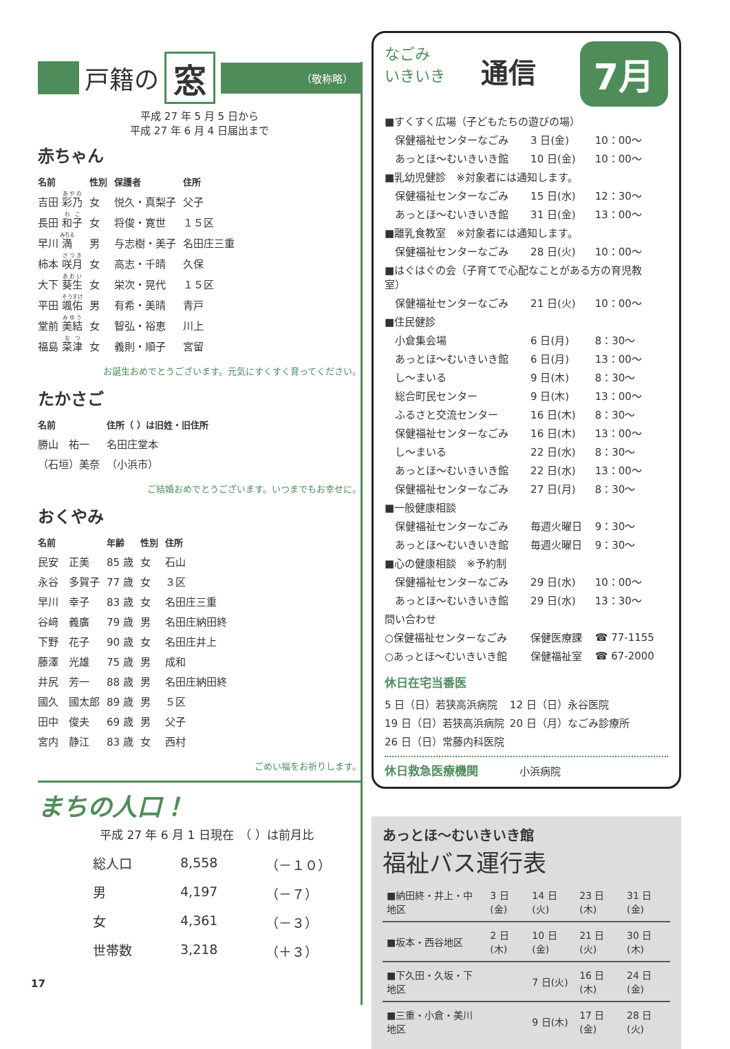戸籍の 窓 （敬称略）
平成 27 年 5 月 5 日から
平成 27 年 6 月 4 日届出まで
赤ちゃん
| 名前 | 性別 | 保護者 | 住所 |
| --- | --- | --- | --- |
| 吉田 彩乃 | 女 | 悦久・真梨子 | 父子 |
| 長田 和子 | 女 | 将俊・寛世 | １５区 |
| 早川 満 | 男 | 与志樹・美子 | 名田庄三重 |
| 柿本 咲月 | 女 | 高志・千晴 | 久保 |
| 大下 葵生 | 女 | 栄次・晃代 | １５区 |
| 平田 颯佑 | 男 | 有希・美晴 | 青戸 |
| 堂前 美結 | 女 | 智弘・裕恵 | 川上 |
| 福島 菜津 | 女 | 義則・順子 | 宮留 |
お誕生おめでとうございます。元気にすくすく育ってください。
たかさご
| 名前 | 住所（ ）は旧姓・旧住所 |
| --- | --- |
| 勝山 祐一 | 名田庄堂本 |
| （石垣）美奈 | （小浜市） |
ご結婚おめでとうございます。いつまでもお幸せに。
おくやみ
| 名前 | 年齢 | 性別 | 住所 |
| --- | --- | --- | --- |
| 民安 正美 | 85 歳 | 女 | 石山 |
| 永谷 多賀子 | 77 歳 | 女 | ３区 |
| 早川 幸子 | 83 歳 | 女 | 名田庄三重 |
| 谷﨑 義廣 | 79 歳 | 男 | 名田庄納田終 |
| 下野 花子 | 90 歳 | 女 | 名田庄井上 |
| 藤澤 光雄 | 75 歳 | 男 | 成和 |
| 井尻 芳一 | 88 歳 | 男 | 名田庄納田終 |
| 國久 國太郎 | 89 歳 | 男 | ５区 |
| 田中 俊夫 | 69 歳 | 男 | 父子 |
| 宮内 静江 | 83 歳 | 女 | 西村 |
ごめい福をお祈りします。
まちの人口！
平成 27 年 6 月 1 日現在　（ ）は前月比
| 総人口 | 8,558 | （－１０） |
| 男 | 4,197 | （－７） |
| 女 | 4,361 | （－３） |
| 世帯数 | 3,218 | （＋３） |
17
7月
なごみ
いきいき
通信
| ■すくすく広場（子どもたちの遊びの場） | | |
| 保健福祉センターなごみ | 3 日(金) | 10：00～ |
| あっとほ～むいきいき館 | 10 日(金) | 10：00～ |
| ■乳幼児健診 ※対象者には通知します。 | | |
| 保健福祉センターなごみ | 15 日(水) | 12：30～ |
| あっとほ～むいきいき館 | 31 日(金) | 13：00～ |
| ■離乳食教室 ※対象者には通知します。 | | |
| 保健福祉センターなごみ | 28 日(火) | 10：00～ |
| ■はぐはぐの会（子育てで心配なことがある方の育児教室） | | |
| 保健福祉センターなごみ | 21 日(火) | 10：00～ |
| ■住民健診 | | |
| 小倉集会場 | 6 日(月) | 8：30～ |
| あっとほ～むいきいき館 | 6 日(月) | 13：00～ |
| し～まいる | 9 日(木) | 8：30～ |
| 総合町民センター | 9 日(木) | 13：00～ |
| ふるさと交流センター | 16 日(木) | 8：30～ |
| 保健福祉センターなごみ | 16 日(木) | 13：00～ |
| し～まいる | 22 日(水) | 8：30～ |
| あっとほ～むいきいき館 | 22 日(水) | 13：00～ |
| 保健福祉センターなごみ | 27 日(月) | 8：30～ |
| ■一般健康相談 | | |
| 保健福祉センターなごみ | 毎週火曜日 | 9：30～ |
| あっとほ～むいきいき館 | 毎週火曜日 | 9：30～ |
| ■心の健康相談 ※予約制 | | |
| 保健福祉センターなごみ | 29 日(水) | 10：00～ |
| あっとほ～むいきいき館 | 29 日(水) | 13：30～ |
| 問い合わせ | | |
| ○保健福祉センターなごみ | 保健医療課 | ☎ 77-1155 |
| ○あっとほ～むいきいき館 | 保健福祉室 | ☎ 67-2000 |
休日在宅当番医
| 5 日（日）若狭高浜病院 | 12 日（日）永谷医院 |
| 19 日（日）若狭高浜病院 | 20 日（月）なごみ診療所 |
| 26 日（日）常藤内科医院 | |
休日救急医療機関　　　　小浜病院
あっとほ～むいきいき館
福祉バス運行表
| ■納田終・井上・中地区 | 3 日(金) | 14 日(火) | 23 日(木) | 31 日(金) |
| ■坂本・西谷地区 | 2 日(木) | 10 日(金) | 21 日(火) | 30 日(木) |
| ■下久田・久坂・下地区 | | 7 日(火) | 16 日(木) | 24 日(金) |
| ■三重・小倉・美川地区 | | 9 日(木) | 17 日(金) | 28 日(火) |